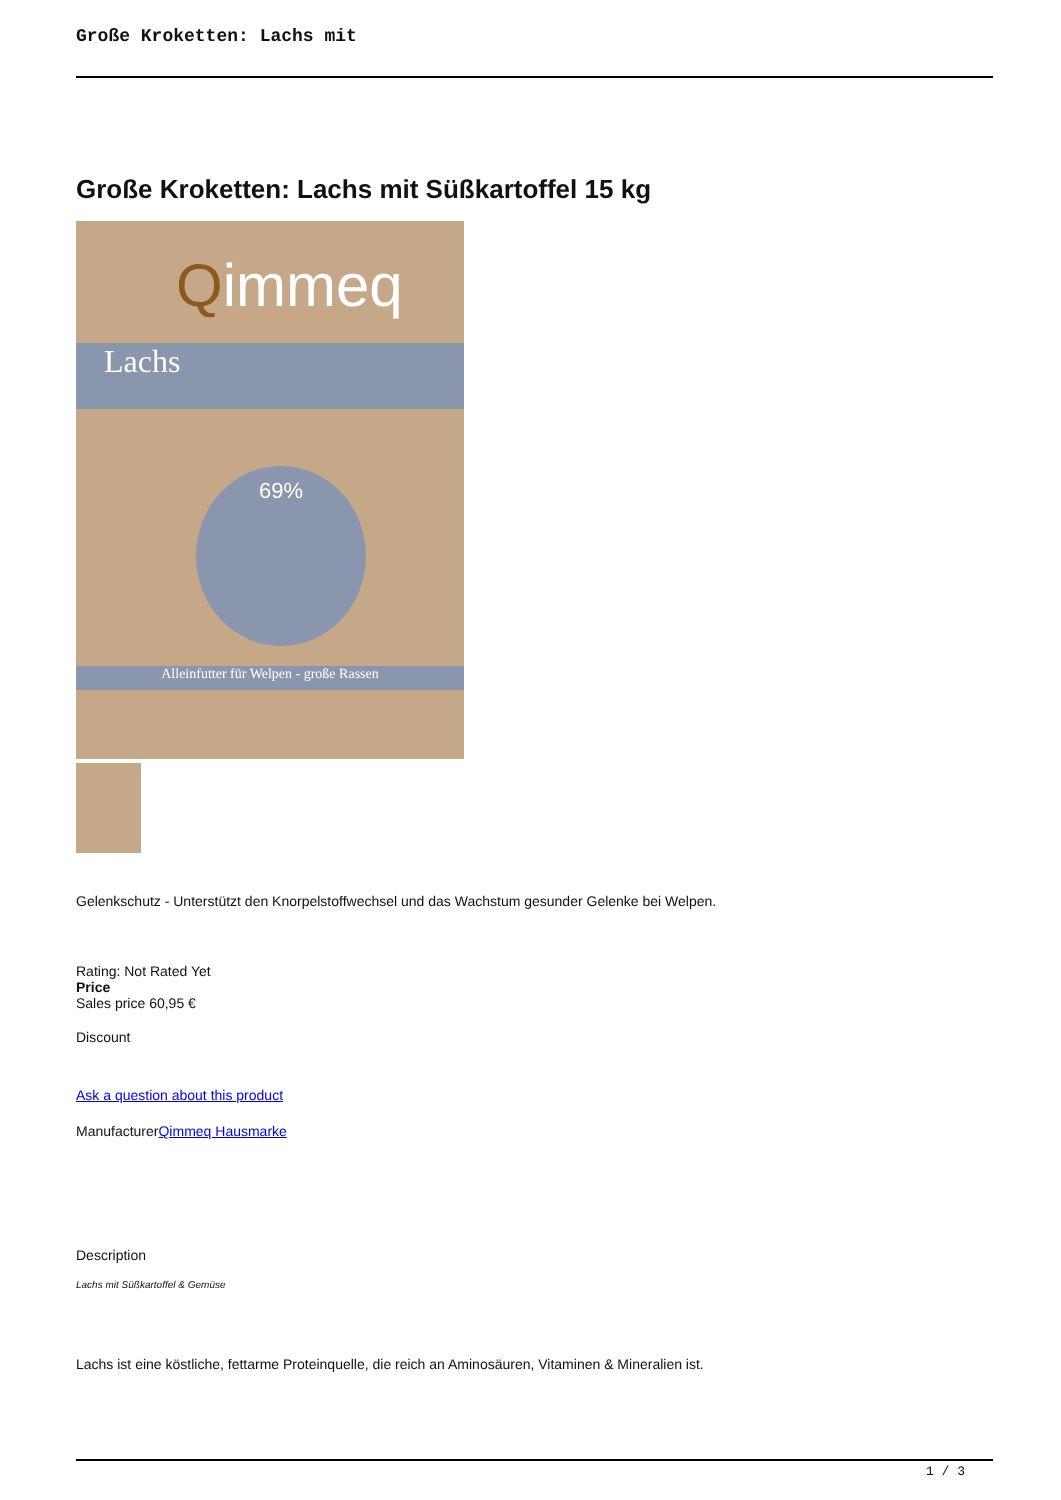Große Kroketten: Lachs mit
Große Kroketten: Lachs mit Süßkartoffel 15 kg
Qimmeq
Lachs
Alleinfutter für Welpen - große Rassen
69%
Gelenkschutz - Unterstützt den Knorpelstoffwechsel und das Wachstum gesunder Gelenke bei Welpen.
Rating: Not Rated Yet
Price
Sales price 60,95 €
Discount
Ask a question about this product
ManufacturerQimmeq Hausmarke
Description
Lachs mit Süßkartoffel & Gemüse
Lachs ist eine köstliche, fettarme Proteinquelle, die reich an Aminosäuren, Vitaminen & Mineralien ist.
1 / 3